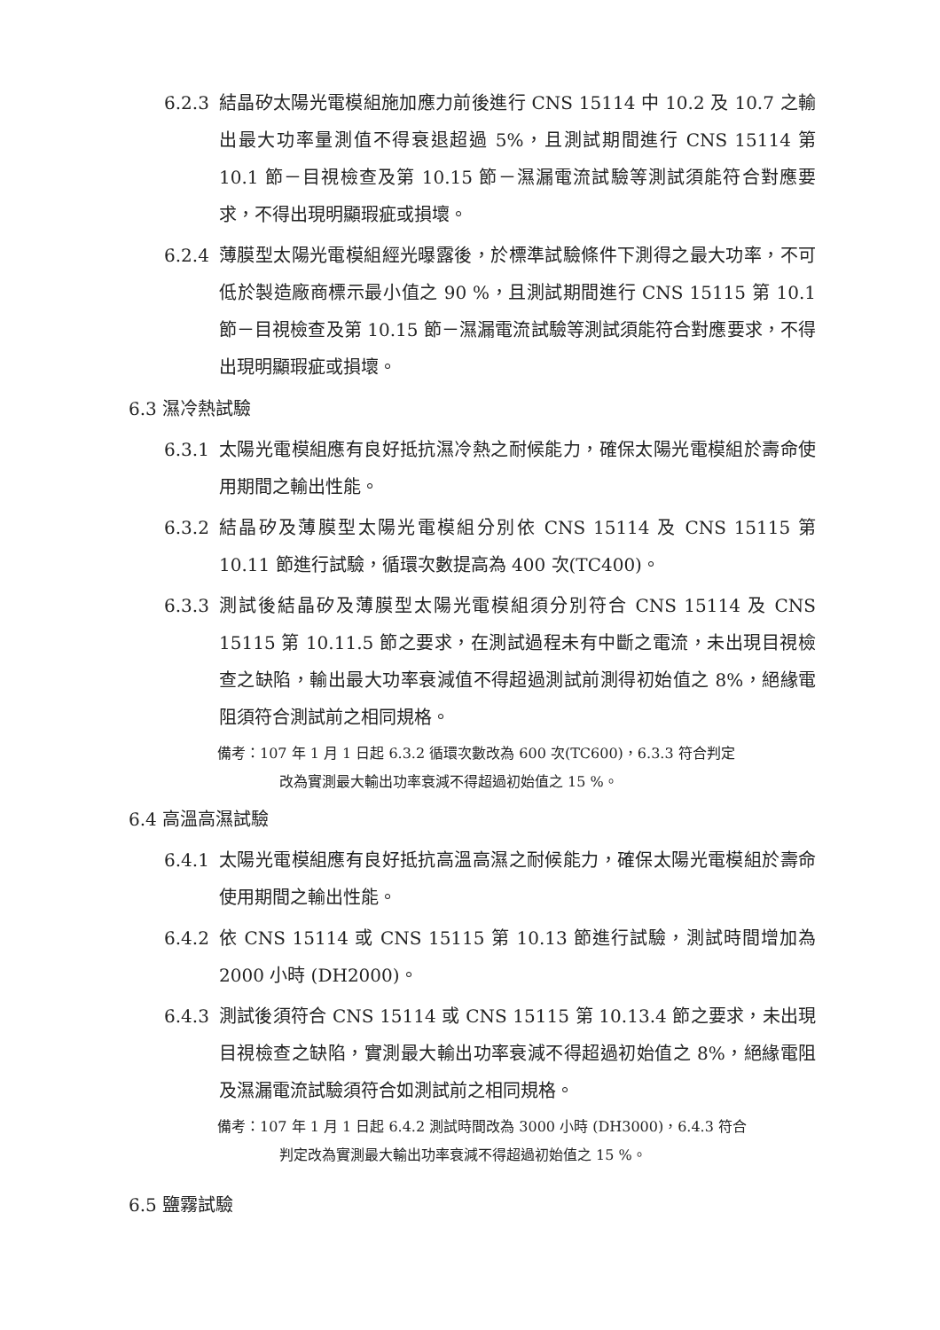6.2.3 結晶矽太陽光電模組施加應力前後進行 CNS 15114 中 10.2 及 10.7 之輸出最大功率量測值不得衰退超過 5%，且測試期間進行 CNS 15114 第 10.1 節－目視檢查及第 10.15 節－濕漏電流試驗等測試須能符合對應要求，不得出現明顯瑕疵或損壞。
6.2.4 薄膜型太陽光電模組經光曝露後，於標準試驗條件下測得之最大功率，不可低於製造廠商標示最小值之 90 %，且測試期間進行 CNS 15115 第 10.1 節－目視檢查及第 10.15 節－濕漏電流試驗等測試須能符合對應要求，不得出現明顯瑕疵或損壞。
6.3 濕冷熱試驗
6.3.1 太陽光電模組應有良好抵抗濕冷熱之耐候能力，確保太陽光電模組於壽命使用期間之輸出性能。
6.3.2 結晶矽及薄膜型太陽光電模組分別依 CNS 15114 及 CNS 15115 第 10.11 節進行試驗，循環次數提高為 400 次(TC400)。
6.3.3 測試後結晶矽及薄膜型太陽光電模組須分別符合 CNS 15114 及 CNS 15115 第 10.11.5 節之要求，在測試過程未有中斷之電流，未出現目視檢查之缺陷，輸出最大功率衰減值不得超過測試前測得初始值之 8%，絕緣電阻須符合測試前之相同規格。
備考：107 年 1 月 1 日起 6.3.2 循環次數改為 600 次(TC600)，6.3.3 符合判定
改為實測最大輸出功率衰減不得超過初始值之 15 %。
6.4 高溫高濕試驗
6.4.1 太陽光電模組應有良好抵抗高溫高濕之耐候能力，確保太陽光電模組於壽命使用期間之輸出性能。
6.4.2 依 CNS 15114 或 CNS 15115 第 10.13 節進行試驗，測試時間增加為 2000 小時 (DH2000)。
6.4.3 測試後須符合 CNS 15114 或 CNS 15115 第 10.13.4 節之要求，未出現目視檢查之缺陷，實測最大輸出功率衰減不得超過初始值之 8%，絕緣電阻及濕漏電流試驗須符合如測試前之相同規格。
備考：107 年 1 月 1 日起 6.4.2 測試時間改為 3000 小時 (DH3000)，6.4.3 符合
判定改為實測最大輸出功率衰減不得超過初始值之 15 %。
6.5 鹽霧試驗